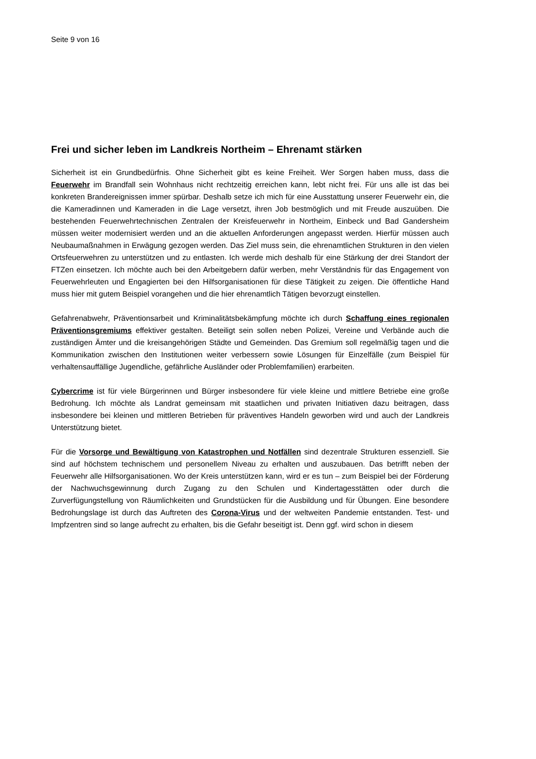Seite 9 von 16
Frei und sicher leben im Landkreis Northeim – Ehrenamt stärken
Sicherheit ist ein Grundbedürfnis. Ohne Sicherheit gibt es keine Freiheit. Wer Sorgen haben muss, dass die Feuerwehr im Brandfall sein Wohnhaus nicht rechtzeitig erreichen kann, lebt nicht frei. Für uns alle ist das bei konkreten Brandereignissen immer spürbar. Deshalb setze ich mich für eine Ausstattung unserer Feuerwehr ein, die die Kameradinnen und Kameraden in die Lage versetzt, ihren Job bestmöglich und mit Freude auszuüben. Die bestehenden Feuerwehrtechnischen Zentralen der Kreisfeuerwehr in Northeim, Einbeck und Bad Gandersheim müssen weiter modernisiert werden und an die aktuellen Anforderungen angepasst werden. Hierfür müssen auch Neubaumaßnahmen in Erwägung gezogen werden. Das Ziel muss sein, die ehrenamtlichen Strukturen in den vielen Ortsfeuerwehren zu unterstützen und zu entlasten. Ich werde mich deshalb für eine Stärkung der drei Standort der FTZen einsetzen. Ich möchte auch bei den Arbeitgebern dafür werben, mehr Verständnis für das Engagement von Feuerwehrleuten und Engagierten bei den Hilfsorganisationen für diese Tätigkeit zu zeigen. Die öffentliche Hand muss hier mit gutem Beispiel vorangehen und die hier ehrenamtlich Tätigen bevorzugt einstellen.
Gefahrenabwehr, Präventionsarbeit und Kriminalitätsbekämpfung möchte ich durch Schaffung eines regionalen Präventionsgremiums effektiver gestalten. Beteiligt sein sollen neben Polizei, Vereine und Verbände auch die zuständigen Ämter und die kreisangehörigen Städte und Gemeinden. Das Gremium soll regelmäßig tagen und die Kommunikation zwischen den Institutionen weiter verbessern sowie Lösungen für Einzelfälle (zum Beispiel für verhaltensauffällige Jugendliche, gefährliche Ausländer oder Problemfamilien) erarbeiten.
Cybercrime ist für viele Bürgerinnen und Bürger insbesondere für viele kleine und mittlere Betriebe eine große Bedrohung. Ich möchte als Landrat gemeinsam mit staatlichen und privaten Initiativen dazu beitragen, dass insbesondere bei kleinen und mittleren Betrieben für präventives Handeln geworben wird und auch der Landkreis Unterstützung bietet.
Für die Vorsorge und Bewältigung von Katastrophen und Notfällen sind dezentrale Strukturen essenziell. Sie sind auf höchstem technischem und personellem Niveau zu erhalten und auszubauen. Das betrifft neben der Feuerwehr alle Hilfsorganisationen. Wo der Kreis unterstützen kann, wird er es tun – zum Beispiel bei der Förderung der Nachwuchsgewinnung durch Zugang zu den Schulen und Kindertagesstätten oder durch die Zurverfügungstellung von Räumlichkeiten und Grundstücken für die Ausbildung und für Übungen. Eine besondere Bedrohungslage ist durch das Auftreten des Corona-Virus und der weltweiten Pandemie entstanden. Test- und Impfzentren sind so lange aufrecht zu erhalten, bis die Gefahr beseitigt ist. Denn ggf. wird schon in diesem